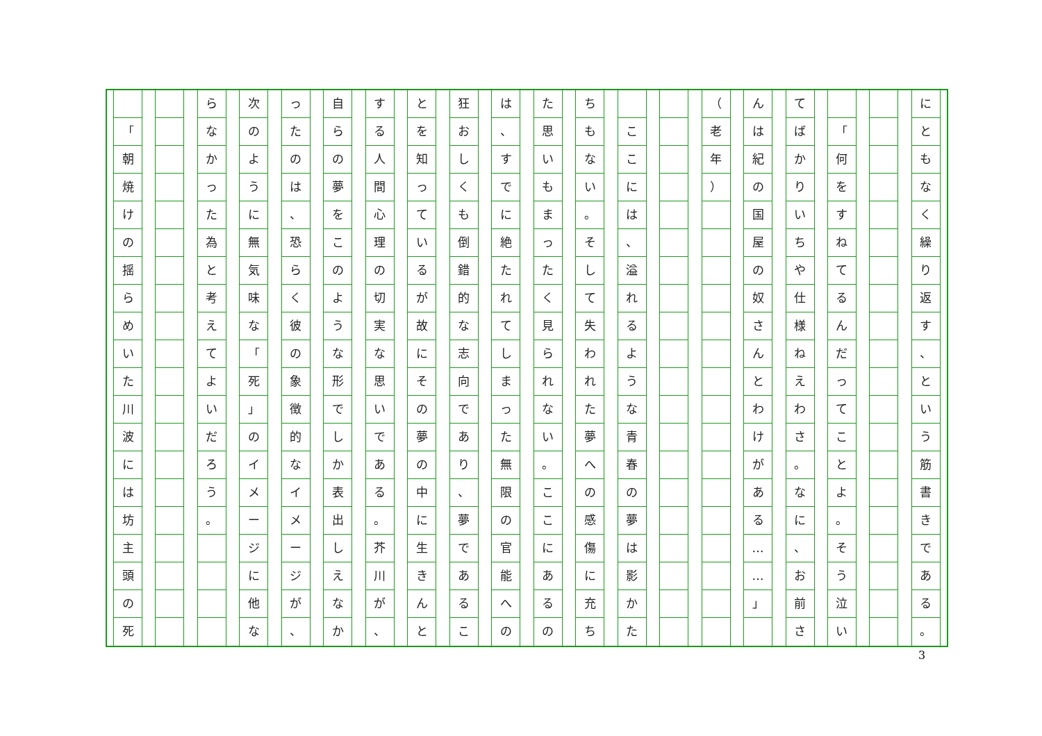に
と
も
な
く
繰
り
返
す
、
と
い
う
筋
書
き
で
あ
る
。
「
何
を
す
ね
て
る
ん
だ
っ
て
こ
と
よ
。
そ
う
泣
い
て
ば
か
り
い
ち
や
仕
様
ね
え
わ
さ
。
な
に
、
お
前
さ
ん
は
紀
の
国
屋
の
奴
さ
ん
と
わ
け
が
あ
る
…
…
」
（
老
年
）
こ
こ
に
は
、
溢
れ
る
よ
う
な
青
春
の
夢
は
影
か
た
ち
も
な
い
。
そ
し
て
失
わ
れ
た
夢
へ
の
感
傷
に
充
ち
た
思
い
も
ま
っ
た
く
見
ら
れ
な
い
。
こ
こ
に
あ
る
の
は
、
す
で
に
絶
た
れ
て
し
ま
っ
た
無
限
の
官
能
へ
の
狂
お
し
く
も
倒
錯
的
な
志
向
で
あ
り
、
夢
で
あ
る
こ
と
を
知
っ
て
い
る
が
故
に
そ
の
夢
の
中
に
生
き
ん
と
す
る
人
間
心
理
の
切
実
な
思
い
で
あ
る
。
芥
川
が
、
自
ら
の
夢
を
こ
の
よ
う
な
形
で
し
か
表
出
し
え
な
か
っ
た
の
は
、
恐
ら
く
彼
の
象
徴
的
な
イ
メ
ー
ジ
が
、
次
の
よ
う
に
無
気
味
な
「
死
」
の
イ
メ
ー
ジ
に
他
な
ら
な
か
っ
た
為
と
考
え
て
よ
い
だ
ろ
う
。
「
朝
焼
け
の
揺
ら
め
い
た
川
波
に
は
坊
主
頭
の
死
3